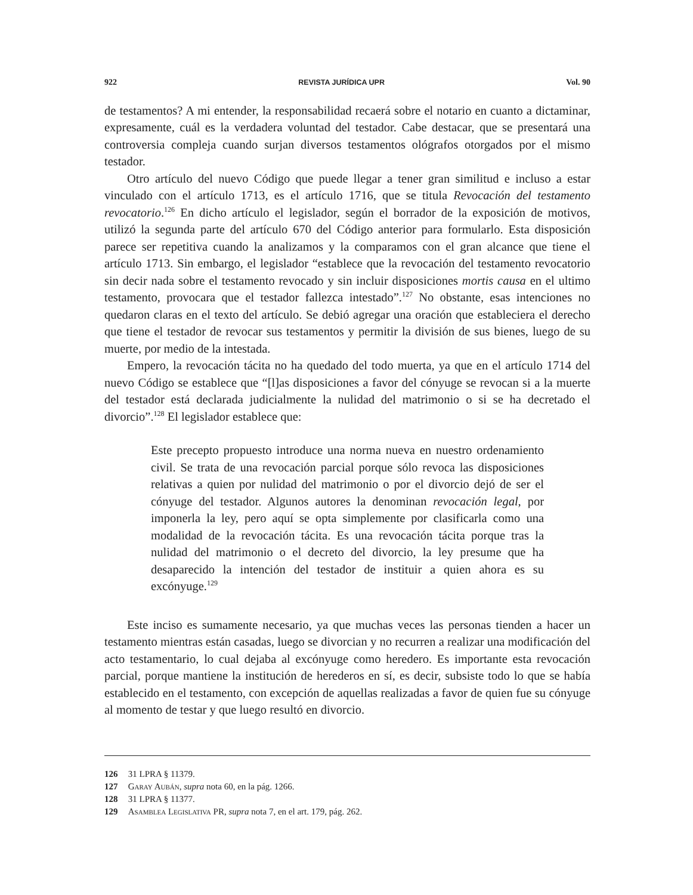922 REVISTA JURÍDICA UPR Vol. 90
de testamentos? A mi entender, la responsabilidad recaerá sobre el notario en cuanto a dictaminar, expresamente, cuál es la verdadera voluntad del testador. Cabe destacar, que se presentará una controversia compleja cuando surjan diversos testamentos ológrafos otorgados por el mismo testador.
Otro artículo del nuevo Código que puede llegar a tener gran similitud e incluso a estar vinculado con el artículo 1713, es el artículo 1716, que se titula Revocación del testamento revocatorio.<sup>126</sup> En dicho artículo el legislador, según el borrador de la exposición de motivos, utilizó la segunda parte del artículo 670 del Código anterior para formularlo. Esta disposición parece ser repetitiva cuando la analizamos y la comparamos con el gran alcance que tiene el artículo 1713. Sin embargo, el legislador “establece que la revocación del testamento revocatorio sin decir nada sobre el testamento revocado y sin incluir disposiciones mortis causa en el ultimo testamento, provocara que el testador fallezca intestado”.<sup>127</sup> No obstante, esas intenciones no quedaron claras en el texto del artículo. Se debió agregar una oración que estableciera el derecho que tiene el testador de revocar sus testamentos y permitir la división de sus bienes, luego de su muerte, por medio de la intestada.
Empero, la revocación tácita no ha quedado del todo muerta, ya que en el artículo 1714 del nuevo Código se establece que “[l]as disposiciones a favor del cónyuge se revocan si a la muerte del testador está declarada judicialmente la nulidad del matrimonio o si se ha decretado el divorcio”.<sup>128</sup> El legislador establece que:
Este precepto propuesto introduce una norma nueva en nuestro ordenamiento civil. Se trata de una revocación parcial porque sólo revoca las disposiciones relativas a quien por nulidad del matrimonio o por el divorcio dejó de ser el cónyuge del testador. Algunos autores la denominan revocación legal, por imponerla la ley, pero aquí se opta simplemente por clasificarla como una modalidad de la revocación tácita. Es una revocación tácita porque tras la nulidad del matrimonio o el decreto del divorcio, la ley presume que ha desaparecido la intención del testador de instituir a quien ahora es su excónyuge.<sup>129</sup>
Este inciso es sumamente necesario, ya que muchas veces las personas tienden a hacer un testamento mientras están casadas, luego se divorcian y no recurren a realizar una modificación del acto testamentario, lo cual dejaba al excónyuge como heredero. Es importante esta revocación parcial, porque mantiene la institución de herederos en sí, es decir, subsiste todo lo que se había establecido en el testamento, con excepción de aquellas realizadas a favor de quien fue su cónyuge al momento de testar y que luego resultó en divorcio.
126 31 LPRA § 11379.
127 Garay Aubán, supra nota 60, en la pág. 1266.
128 31 LPRA § 11377.
129 Asamblea Legislativa PR, supra nota 7, en el art. 179, pág. 262.